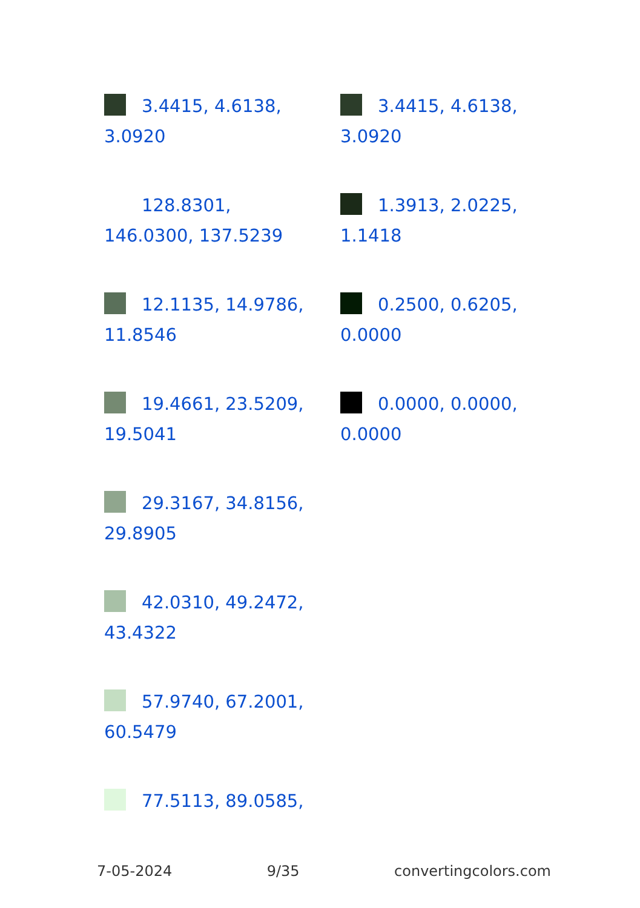3.4415, 4.6138, 3.0920
3.4415, 4.6138, 3.0920
128.8301, 146.0300, 137.5239
1.3913, 2.0225, 1.1418
12.1135, 14.9786, 11.8546
0.2500, 0.6205, 0.0000
19.4661, 23.5209, 19.5041
0.0000, 0.0000, 0.0000
29.3167, 34.8156, 29.8905
42.0310, 49.2472, 43.4322
57.9740, 67.2001, 60.5479
77.5113, 89.0585,
7-05-2024 9/35 convertingcolors.com